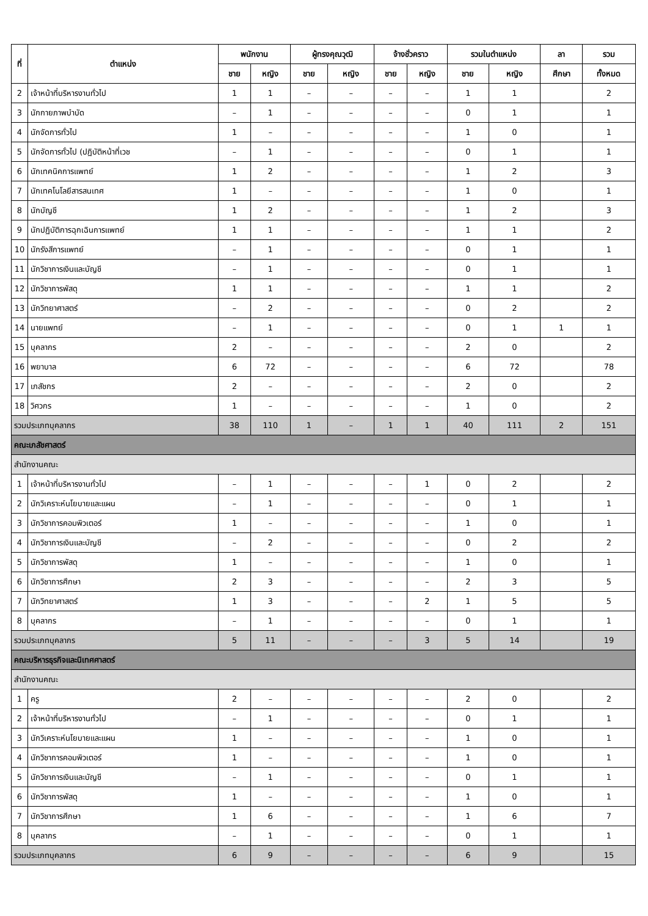| ที่ | ตำแหน่ง | พนักงาน | | ผู้ทรงคุณวุฒิ | | จ้างชั่วคราว | | รวมในตำแหน่ง | | ลา | รวม |
| --- | --- | --- | --- | --- | --- | --- | --- | --- | --- | --- | --- |
| | | ชาย | หญิง | ชาย | หญิง | ชาย | หญิง | ชาย | หญิง | ศึกษา | ทั้งหมด |
| 2 | เจ้าหน้าที่บริหารงานทั่วไป | 1 | 1 | – | – | – | – | 1 | 1 | | 2 |
| 3 | นักกายภาพบำบัด | – | 1 | – | – | – | – | 0 | 1 | | 1 |
| 4 | นักจัดการทั่วไป | 1 | – | – | – | – | – | 1 | 0 | | 1 |
| 5 | นักจัดการทั่วไป (ปฏิบัติหน้าที่เวช | – | 1 | – | – | – | – | 0 | 1 | | 1 |
| 6 | นักเทคนิคการแพทย์ | 1 | 2 | – | – | – | – | 1 | 2 | | 3 |
| 7 | นักเทคโนโลยีสารสนเทศ | 1 | – | – | – | – | – | 1 | 0 | | 1 |
| 8 | นักบัญชี | 1 | 2 | – | – | – | – | 1 | 2 | | 3 |
| 9 | นักปฏิบัติการฉุกเฉินการแพทย์ | 1 | 1 | – | – | – | – | 1 | 1 | | 2 |
| 10 | นักรังสีการแพทย์ | – | 1 | – | – | – | – | 0 | 1 | | 1 |
| 11 | นักวิชาการเงินและบัญชี | – | 1 | – | – | – | – | 0 | 1 | | 1 |
| 12 | นักวิชาการพัสดุ | 1 | 1 | – | – | – | – | 1 | 1 | | 2 |
| 13 | นักวิทยาศาสตร์ | – | 2 | – | – | – | – | 0 | 2 | | 2 |
| 14 | นายแพทย์ | – | 1 | – | – | – | – | 0 | 1 | 1 | 1 |
| 15 | บุคลากร | 2 | – | – | – | – | – | 2 | 0 | | 2 |
| 16 | พยาบาล | 6 | 72 | – | – | – | – | 6 | 72 | | 78 |
| 17 | เภสัชกร | 2 | – | – | – | – | – | 2 | 0 | | 2 |
| 18 | วิศวกร | 1 | – | – | – | – | – | 1 | 0 | | 2 |
| รวมประเภทบุคลากร | | 38 | 110 | 1 | – | 1 | 1 | 40 | 111 | 2 | 151 |
| คณะเภสัชศาสตร์ | | | | | | | | | | | |
| สำนักงานคณะ | | | | | | | | | | | |
| 1 | เจ้าหน้าที่บริหารงานทั่วไป | – | 1 | – | – | – | 1 | 0 | 2 | | 2 |
| 2 | นักวิเคราะห์นโยบายและแผน | – | 1 | – | – | – | – | 0 | 1 | | 1 |
| 3 | นักวิชาการคอมพิวเตอร์ | 1 | – | – | – | – | – | 1 | 0 | | 1 |
| 4 | นักวิชาการเงินและบัญชี | – | 2 | – | – | – | – | 0 | 2 | | 2 |
| 5 | นักวิชาการพัสดุ | 1 | – | – | – | – | – | 1 | 0 | | 1 |
| 6 | นักวิชาการศึกษา | 2 | 3 | – | – | – | – | 2 | 3 | | 5 |
| 7 | นักวิทยาศาสตร์ | 1 | 3 | – | – | – | 2 | 1 | 5 | | 5 |
| 8 | บุคลากร | – | 1 | – | – | – | – | 0 | 1 | | 1 |
| รวมประเภทบุคลากร | | 5 | 11 | – | – | – | 3 | 5 | 14 | | 19 |
| คณะบริหารธุรกิจและนิเทศศาสตร์ | | | | | | | | | | | |
| สำนักงานคณะ | | | | | | | | | | | |
| 1 | ครู | 2 | – | – | – | – | – | 2 | 0 | | 2 |
| 2 | เจ้าหน้าที่บริหารงานทั่วไป | – | 1 | – | – | – | – | 0 | 1 | | 1 |
| 3 | นักวิเคราะห์นโยบายและแผน | 1 | – | – | – | – | – | 1 | 0 | | 1 |
| 4 | นักวิชาการคอมพิวเตอร์ | 1 | – | – | – | – | – | 1 | 0 | | 1 |
| 5 | นักวิชาการเงินและบัญชี | – | 1 | – | – | – | – | 0 | 1 | | 1 |
| 6 | นักวิชาการพัสดุ | 1 | – | – | – | – | – | 1 | 0 | | 1 |
| 7 | นักวิชาการศึกษา | 1 | 6 | – | – | – | – | 1 | 6 | | 7 |
| 8 | บุคลากร | – | 1 | – | – | – | – | 0 | 1 | | 1 |
| รวมประเภทบุคลากร | | 6 | 9 | – | – | – | – | 6 | 9 | | 15 |